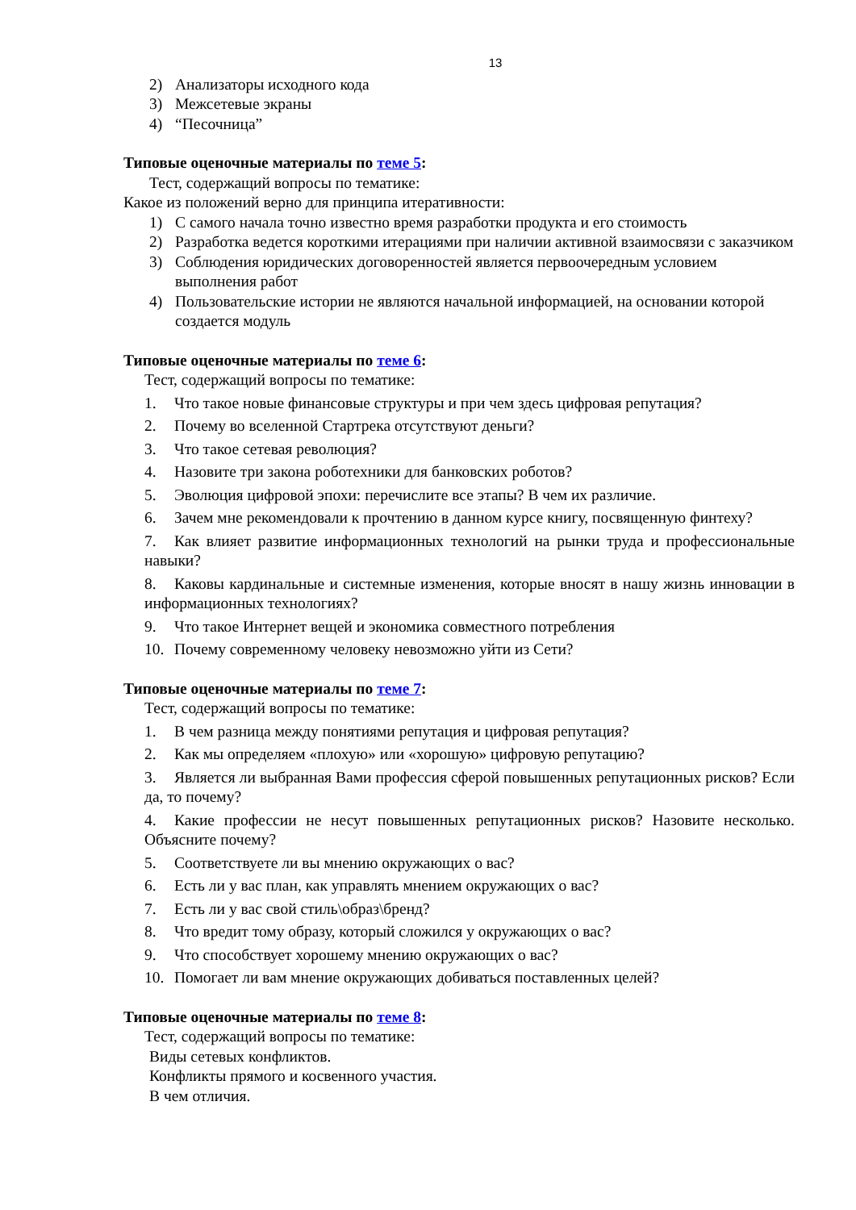13
2) Анализаторы исходного кода
3) Межсетевые экраны
4) “Песочница”
Типовые оценочные материалы по теме 5:
Тест, содержащий вопросы по тематике:
Какое из положений верно для принципа итеративности:
1) С самого начала точно известно время разработки продукта и его стоимость
2) Разработка ведется короткими итерациями при наличии активной взаимосвязи с заказчиком
3) Соблюдения юридических договоренностей является первоочередным условием выполнения работ
4) Пользовательские истории не являются начальной информацией, на основании которой создается модуль
Типовые оценочные материалы по теме 6:
Тест, содержащий вопросы по тематике:
1. Что такое новые финансовые структуры и при чем здесь цифровая репутация?
2. Почему во вселенной Стартрека отсутствуют деньги?
3. Что такое сетевая революция?
4. Назовите три закона роботехники для банковских роботов?
5. Эволюция цифровой эпохи: перечислите все этапы? В чем их различие.
6. Зачем мне рекомендовали к прочтению в данном курсе книгу, посвященную финтеху?
7. Как влияет развитие информационных технологий на рынки труда и профессиональные навыки?
8. Каковы кардинальные и системные изменения, которые вносят в нашу жизнь инновации в информационных технологиях?
9. Что такое Интернет вещей и экономика совместного потребления
10. Почему современному человеку невозможно уйти из Сети?
Типовые оценочные материалы по теме 7:
Тест, содержащий вопросы по тематике:
1. В чем разница между понятиями репутация и цифровая репутация?
2. Как мы определяем «плохую» или «хорошую» цифровую репутацию?
3. Является ли выбранная Вами профессия сферой повышенных репутационных рисков? Если да, то почему?
4. Какие профессии не несут повышенных репутационных рисков? Назовите несколько. Объясните почему?
5. Соответствуете ли вы мнению окружающих о вас?
6. Есть ли у вас план, как управлять мнением окружающих о вас?
7. Есть ли у вас свой стиль\образ\бренд?
8. Что вредит тому образу, который сложился у окружающих о вас?
9. Что способствует хорошему мнению окружающих о вас?
10. Помогает ли вам мнение окружающих добиваться поставленных целей?
Типовые оценочные материалы по теме 8:
Тест, содержащий вопросы по тематике:
Виды сетевых конфликтов.
Конфликты прямого и косвенного участия.
В чем отличия.